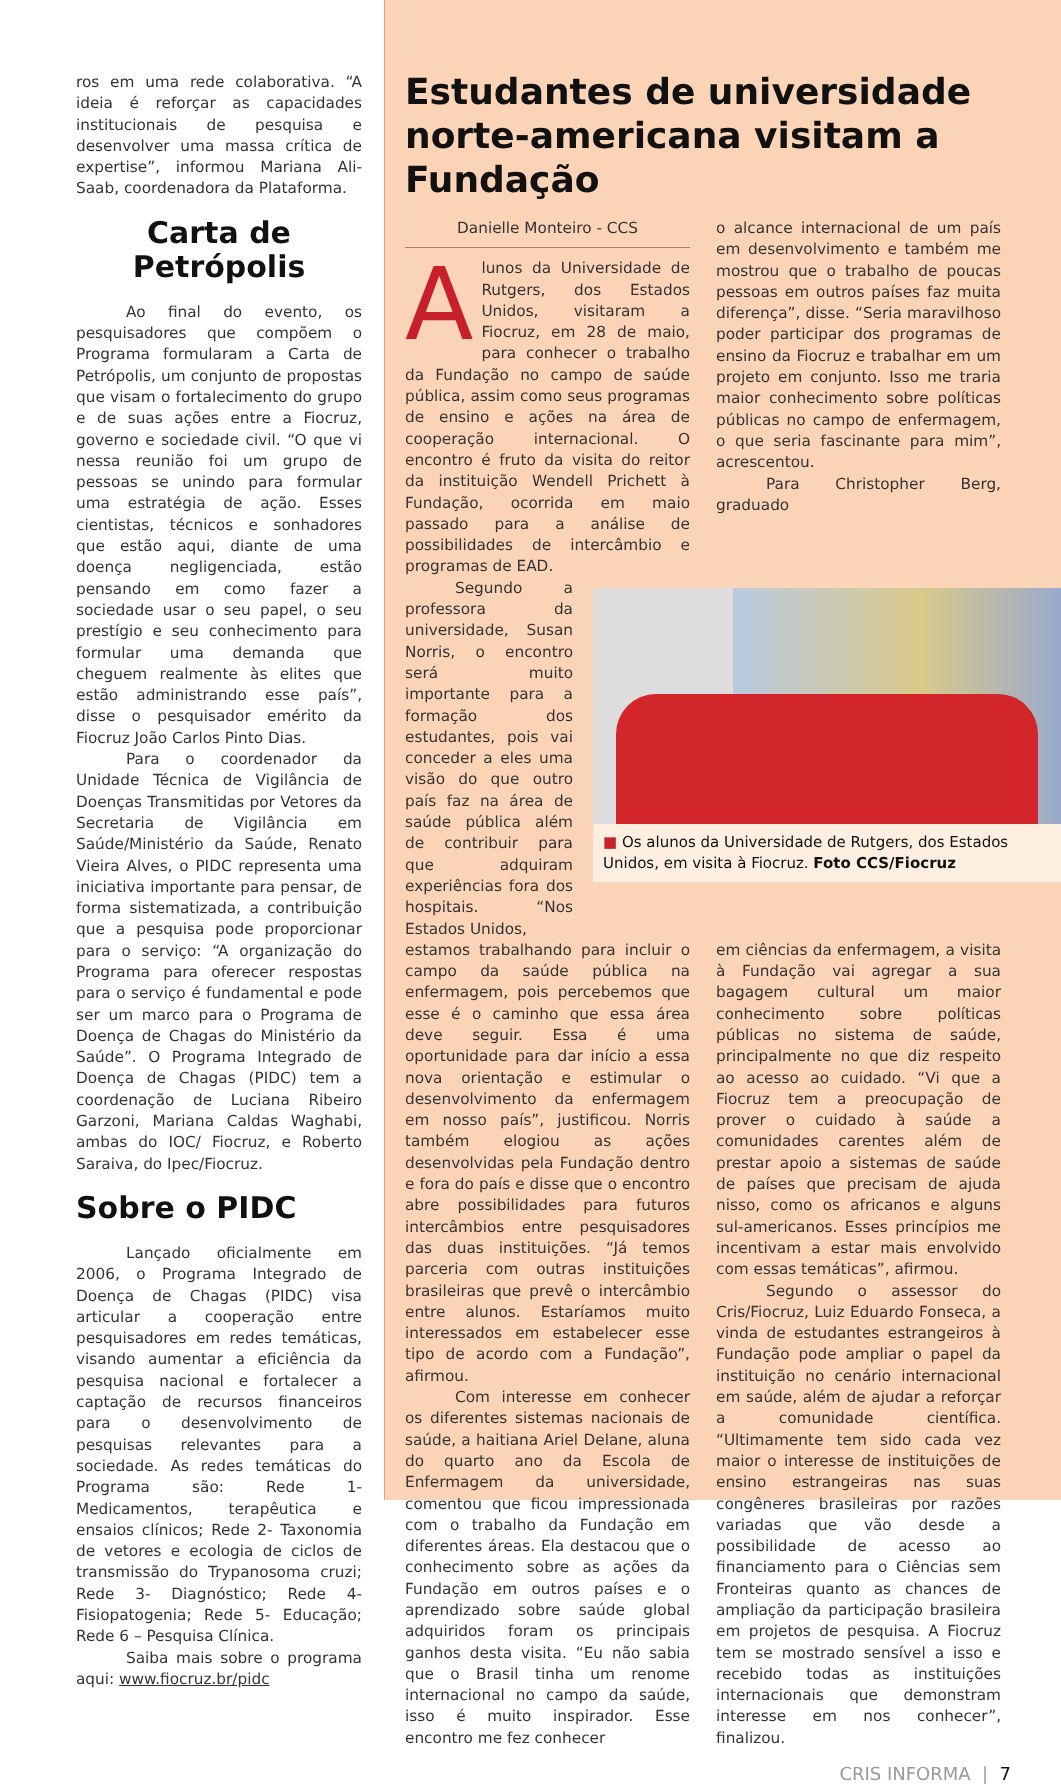ros em uma rede colaborativa. “A ideia é reforçar as capacidades institucionais de pesquisa e desenvolver uma massa crítica de expertise”, informou Mariana Ali-Saab, coordenadora da Plataforma.
Carta de Petrópolis
Ao final do evento, os pesquisadores que compõem o Programa formularam a Carta de Petrópolis, um conjunto de propostas que visam o fortalecimento do grupo e de suas ações entre a Fiocruz, governo e sociedade civil. “O que vi nessa reunião foi um grupo de pessoas se unindo para formular uma estratégia de ação. Esses cientistas, técnicos e sonhadores que estão aqui, diante de uma doença negligenciada, estão pensando em como fazer a sociedade usar o seu papel, o seu prestígio e seu conhecimento para formular uma demanda que cheguem realmente às elites que estão administrando esse país”, disse o pesquisador emérito da Fiocruz João Carlos Pinto Dias.
Para o coordenador da Unidade Técnica de Vigilância de Doenças Transmitidas por Vetores da Secretaria de Vigilância em Saúde/Ministério da Saúde, Renato Vieira Alves, o PIDC representa uma iniciativa importante para pensar, de forma sistematizada, a contribuição que a pesquisa pode proporcionar para o serviço: “A organização do Programa para oferecer respostas para o serviço é fundamental e pode ser um marco para o Programa de Doença de Chagas do Ministério da Saúde”. O Programa Integrado de Doença de Chagas (PIDC) tem a coordenação de Luciana Ribeiro Garzoni, Mariana Caldas Waghabi, ambas do IOC/ Fiocruz, e Roberto Saraiva, do Ipec/Fiocruz.
Sobre o PIDC
Lançado oficialmente em 2006, o Programa Integrado de Doença de Chagas (PIDC) visa articular a cooperação entre pesquisadores em redes temáticas, visando aumentar a eficiência da pesquisa nacional e fortalecer a captação de recursos financeiros para o desenvolvimento de pesquisas relevantes para a sociedade. As redes temáticas do Programa são: Rede 1- Medicamentos, terapêutica e ensaios clínicos; Rede 2- Taxonomia de vetores e ecologia de ciclos de transmissão do Trypanosoma cruzi; Rede 3- Diagnóstico; Rede 4- Fisiopatogenia; Rede 5- Educação; Rede 6 – Pesquisa Clínica.
Saiba mais sobre o programa aqui: www.fiocruz.br/pidc
Estudantes de universidade norte-americana visitam a Fundação
Danielle Monteiro - CCS
Alunos da Universidade de Rutgers, dos Estados Unidos, visitaram a Fiocruz, em 28 de maio, para conhecer o trabalho da Fundação no campo de saúde pública, assim como seus programas de ensino e ações na área de cooperação internacional. O encontro é fruto da visita do reitor da instituição Wendell Prichett à Fundação, ocorrida em maio passado para a análise de possibilidades de intercâmbio e programas de EAD.
o alcance internacional de um país em desenvolvimento e também me mostrou que o trabalho de poucas pessoas em outros países faz muita diferença”, disse. “Seria maravilhoso poder participar dos programas de ensino da Fiocruz e trabalhar em um projeto em conjunto. Isso me traria maior conhecimento sobre políticas públicas no campo de enfermagem, o que seria fascinante para mim”, acrescentou.
Para Christopher Berg, graduado
Segundo a professora da universidade, Susan Norris, o encontro será muito importante para a formação dos estudantes, pois vai conceder a eles uma visão do que outro país faz na área de saúde pública além de contribuir para que adquiram experiências fora dos hospitais. “Nos Estados Unidos,
■ Os alunos da Universidade de Rutgers, dos Estados Unidos, em visita à Fiocruz. Foto CCS/Fiocruz
estamos trabalhando para incluir o campo da saúde pública na enfermagem, pois percebemos que esse é o caminho que essa área deve seguir. Essa é uma oportunidade para dar início a essa nova orientação e estimular o desenvolvimento da enfermagem em nosso país”, justificou. Norris também elogiou as ações desenvolvidas pela Fundação dentro e fora do país e disse que o encontro abre possibilidades para futuros intercâmbios entre pesquisadores das duas instituições. “Já temos parceria com outras instituições brasileiras que prevê o intercâmbio entre alunos. Estaríamos muito interessados em estabelecer esse tipo de acordo com a Fundação”, afirmou.
Com interesse em conhecer os diferentes sistemas nacionais de saúde, a haitiana Ariel Delane, aluna do quarto ano da Escola de Enfermagem da universidade, comentou que ficou impressionada com o trabalho da Fundação em diferentes áreas. Ela destacou que o conhecimento sobre as ações da Fundação em outros países e o aprendizado sobre saúde global adquiridos foram os principais ganhos desta visita. “Eu não sabia que o Brasil tinha um renome internacional no campo da saúde, isso é muito inspirador. Esse encontro me fez conhecer
em ciências da enfermagem, a visita à Fundação vai agregar a sua bagagem cultural um maior conhecimento sobre políticas públicas no sistema de saúde, principalmente no que diz respeito ao acesso ao cuidado. “Vi que a Fiocruz tem a preocupação de prover o cuidado à saúde a comunidades carentes além de prestar apoio a sistemas de saúde de países que precisam de ajuda nisso, como os africanos e alguns sul-americanos. Esses princípios me incentivam a estar mais envolvido com essas temáticas”, afirmou.
Segundo o assessor do Cris/Fiocruz, Luiz Eduardo Fonseca, a vinda de estudantes estrangeiros à Fundação pode ampliar o papel da instituição no cenário internacional em saúde, além de ajudar a reforçar a comunidade científica. “Ultimamente tem sido cada vez maior o interesse de instituições de ensino estrangeiras nas suas congêneres brasileiras por razões variadas que vão desde a possibilidade de acesso ao financiamento para o Ciências sem Fronteiras quanto as chances de ampliação da participação brasileira em projetos de pesquisa. A Fiocruz tem se mostrado sensível a isso e recebido todas as instituições internacionais que demonstram interesse em nos conhecer”, finalizou.
CRIS INFORMA | 7